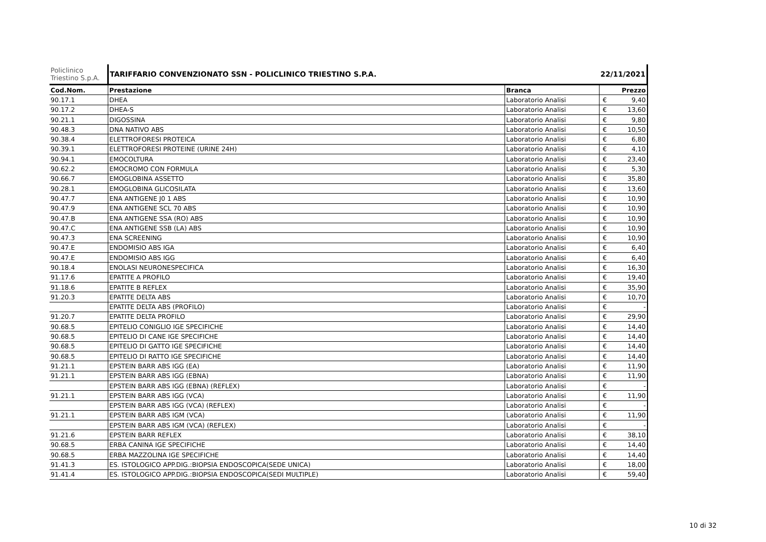| Policlinico Triestino S.p.A. | TARIFFARIO CONVENZIONATO SSN - POLICLINICO TRIESTINO S.P.A. | | 22/11/2021 | |
| Cod.Nom. | Prestazione | Branca | Prezzo | |
| 90.17.1 | DHEA | Laboratorio Analisi | € | 9,40 |
| 90.17.2 | DHEA-S | Laboratorio Analisi | € | 13,60 |
| 90.21.1 | DIGOSSINA | Laboratorio Analisi | € | 9,80 |
| 90.48.3 | DNA NATIVO ABS | Laboratorio Analisi | € | 10,50 |
| 90.38.4 | ELETTROFORESI PROTEICA | Laboratorio Analisi | € | 6,80 |
| 90.39.1 | ELETTROFORESI PROTEINE (URINE 24H) | Laboratorio Analisi | € | 4,10 |
| 90.94.1 | EMOCOLTURA | Laboratorio Analisi | € | 23,40 |
| 90.62.2 | EMOCROMO CON FORMULA | Laboratorio Analisi | € | 5,30 |
| 90.66.7 | EMOGLOBINA ASSETTO | Laboratorio Analisi | € | 35,80 |
| 90.28.1 | EMOGLOBINA GLICOSILATA | Laboratorio Analisi | € | 13,60 |
| 90.47.7 | ENA ANTIGENE J0 1 ABS | Laboratorio Analisi | € | 10,90 |
| 90.47.9 | ENA ANTIGENE SCL 70 ABS | Laboratorio Analisi | € | 10,90 |
| 90.47.B | ENA ANTIGENE SSA (RO) ABS | Laboratorio Analisi | € | 10,90 |
| 90.47.C | ENA ANTIGENE SSB (LA) ABS | Laboratorio Analisi | € | 10,90 |
| 90.47.3 | ENA SCREENING | Laboratorio Analisi | € | 10,90 |
| 90.47.E | ENDOMISIO ABS IGA | Laboratorio Analisi | € | 6,40 |
| 90.47.E | ENDOMISIO ABS IGG | Laboratorio Analisi | € | 6,40 |
| 90.18.4 | ENOLASI NEURONESPECIFICA | Laboratorio Analisi | € | 16,30 |
| 91.17.6 | EPATITE A PROFILO | Laboratorio Analisi | € | 19,40 |
| 91.18.6 | EPATITE B REFLEX | Laboratorio Analisi | € | 35,90 |
| 91.20.3 | EPATITE DELTA ABS | Laboratorio Analisi | € | 10,70 |
| | EPATITE DELTA ABS (PROFILO) | Laboratorio Analisi | € | - |
| 91.20.7 | EPATITE DELTA PROFILO | Laboratorio Analisi | € | 29,90 |
| 90.68.5 | EPITELIO CONIGLIO IGE SPECIFICHE | Laboratorio Analisi | € | 14,40 |
| 90.68.5 | EPITELIO DI CANE IGE SPECIFICHE | Laboratorio Analisi | € | 14,40 |
| 90.68.5 | EPITELIO DI GATTO IGE SPECIFICHE | Laboratorio Analisi | € | 14,40 |
| 90.68.5 | EPITELIO DI RATTO IGE SPECIFICHE | Laboratorio Analisi | € | 14,40 |
| 91.21.1 | EPSTEIN BARR ABS IGG (EA) | Laboratorio Analisi | € | 11,90 |
| 91.21.1 | EPSTEIN BARR ABS IGG (EBNA) | Laboratorio Analisi | € | 11,90 |
| | EPSTEIN BARR ABS IGG (EBNA) (REFLEX) | Laboratorio Analisi | € | - |
| 91.21.1 | EPSTEIN BARR ABS IGG (VCA) | Laboratorio Analisi | € | 11,90 |
| | EPSTEIN BARR ABS IGG (VCA) (REFLEX) | Laboratorio Analisi | € | - |
| 91.21.1 | EPSTEIN BARR ABS IGM (VCA) | Laboratorio Analisi | € | 11,90 |
| | EPSTEIN BARR ABS IGM (VCA) (REFLEX) | Laboratorio Analisi | € | - |
| 91.21.6 | EPSTEIN BARR REFLEX | Laboratorio Analisi | € | 38,10 |
| 90.68.5 | ERBA CANINA IGE SPECIFICHE | Laboratorio Analisi | € | 14,40 |
| 90.68.5 | ERBA MAZZOLINA IGE SPECIFICHE | Laboratorio Analisi | € | 14,40 |
| 91.41.3 | ES. ISTOLOGICO APP.DIG.:BIOPSIA ENDOSCOPICA(SEDE UNICA) | Laboratorio Analisi | € | 18,00 |
| 91.41.4 | ES. ISTOLOGICO APP.DIG.:BIOPSIA ENDOSCOPICA(SEDI MULTIPLE) | Laboratorio Analisi | € | 59,40 |
10 di 32